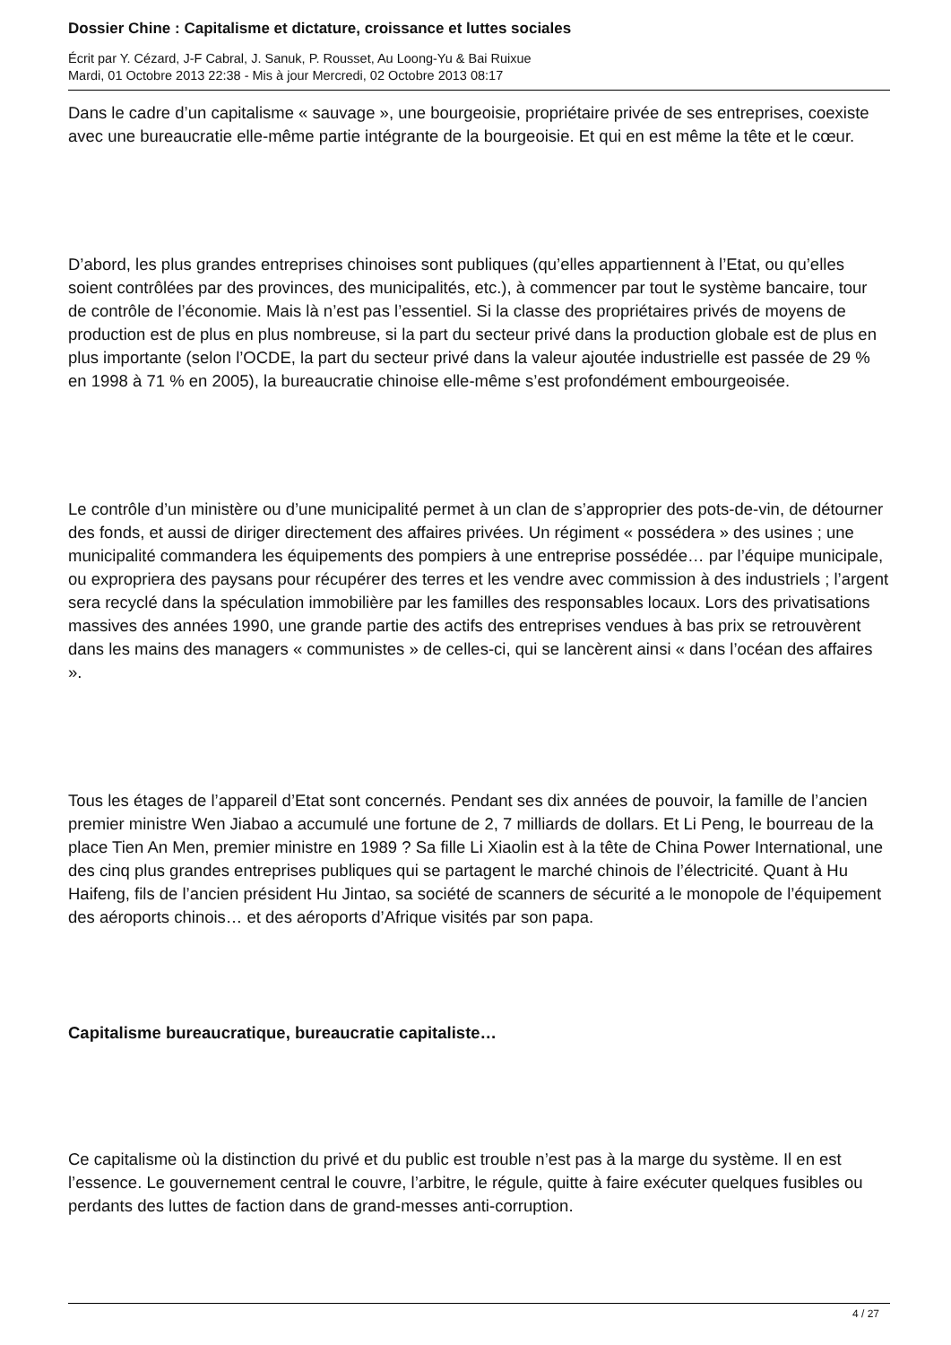Dossier Chine : Capitalisme et dictature, croissance et luttes sociales
Écrit par Y. Cézard, J-F Cabral, J. Sanuk, P. Rousset, Au Loong-Yu & Bai Ruixue
Mardi, 01 Octobre 2013 22:38 - Mis à jour Mercredi, 02 Octobre 2013 08:17
Dans le cadre d’un capitalisme « sauvage », une bourgeoisie, propriétaire privée de ses entreprises, coexiste avec une bureaucratie elle-même partie intégrante de la bourgeoisie. Et qui en est même la tête et le cœur.
D’abord, les plus grandes entreprises chinoises sont publiques (qu’elles appartiennent à l’Etat, ou qu’elles soient contrôlées par des provinces, des municipalités, etc.), à commencer par tout le système bancaire, tour de contrôle de l’économie. Mais là n’est pas l’essentiel. Si la classe des propriétaires privés de moyens de production est de plus en plus nombreuse, si la part du secteur privé dans la production globale est de plus en plus importante (selon l’OCDE, la part du secteur privé dans la valeur ajoutée industrielle est passée de 29 % en 1998 à 71 % en 2005), la bureaucratie chinoise elle-même s’est profondément embourgeoisée.
Le contrôle d’un ministère ou d’une municipalité permet à un clan de s’approprier des pots-de-vin, de détourner des fonds, et aussi de diriger directement des affaires privées. Un régiment « possédera » des usines ; une municipalité commandera les équipements des pompiers à une entreprise possédée… par l’équipe municipale, ou expropriera des paysans pour récupérer des terres et les vendre avec commission à des industriels ; l’argent sera recyclé dans la spéculation immobilière par les familles des responsables locaux. Lors des privatisations massives des années 1990, une grande partie des actifs des entreprises vendues à bas prix se retrouvèrent dans les mains des managers « communistes » de celles-ci, qui se lancèrent ainsi « dans l’océan des affaires ».
Tous les étages de l’appareil d’Etat sont concernés. Pendant ses dix années de pouvoir, la famille de l’ancien premier ministre Wen Jiabao a accumulé une fortune de 2, 7 milliards de dollars. Et Li Peng, le bourreau de la place Tien An Men, premier ministre en 1989 ? Sa fille Li Xiaolin est à la tête de China Power International, une des cinq plus grandes entreprises publiques qui se partagent le marché chinois de l’électricité. Quant à Hu Haifeng, fils de l’ancien président Hu Jintao, sa société de scanners de sécurité a le monopole de l’équipement des aéroports chinois… et des aéroports d’Afrique visités par son papa.
Capitalisme bureaucratique, bureaucratie capitaliste…
Ce capitalisme où la distinction du privé et du public est trouble n’est pas à la marge du système. Il en est l’essence. Le gouvernement central le couvre, l’arbitre, le régule, quitte à faire exécuter quelques fusibles ou perdants des luttes de faction dans de grand-messes anti-corruption.
4 / 27